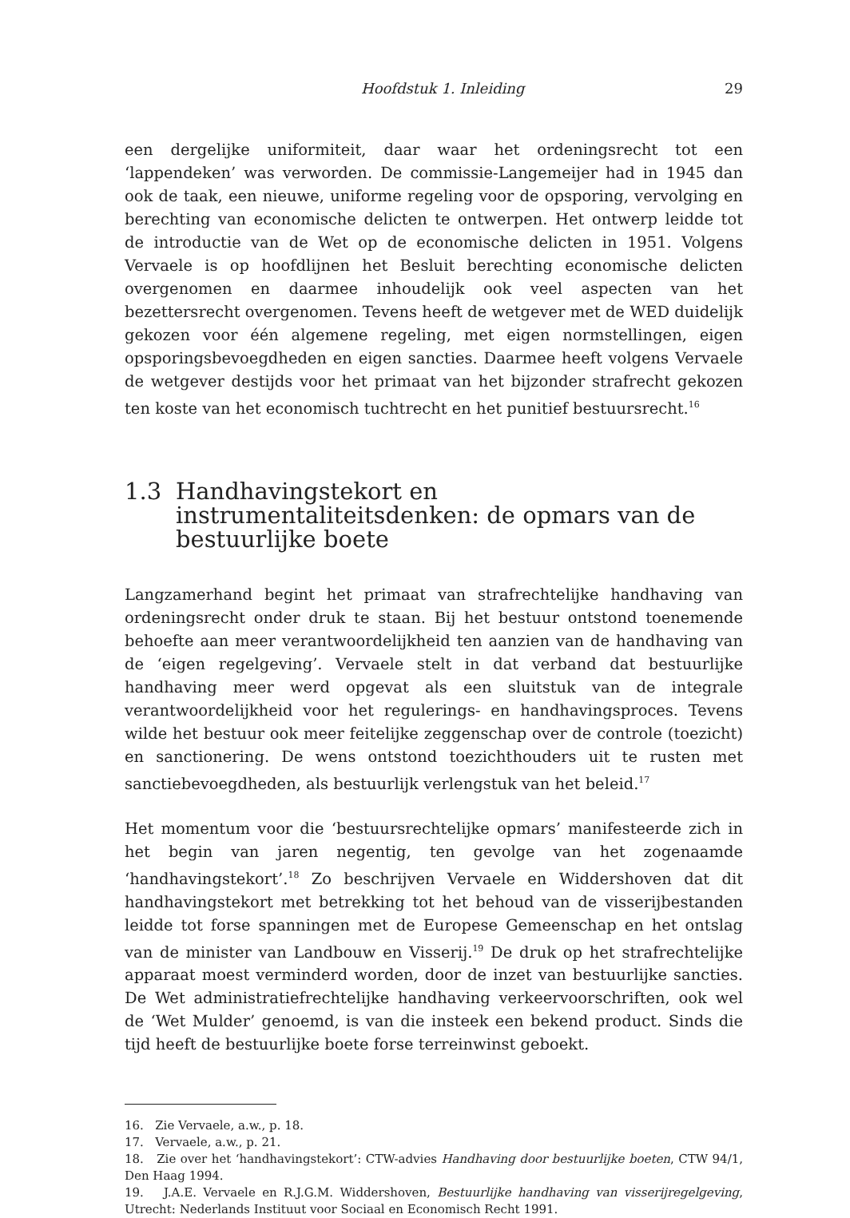Hoofdstuk 1. Inleiding 29
een dergelijke uniformiteit, daar waar het ordeningsrecht tot een ‘lappendeken’ was verworden. De commissie-Langemeijer had in 1945 dan ook de taak, een nieuwe, uniforme regeling voor de opsporing, vervolging en berechting van economische delicten te ontwerpen. Het ontwerp leidde tot de introductie van de Wet op de economische delicten in 1951. Volgens Vervaele is op hoofdlijnen het Besluit berechting economische delicten overgenomen en daarmee inhoudelijk ook veel aspecten van het bezettersrecht overgenomen. Tevens heeft de wetgever met de WED duidelijk gekozen voor één algemene regeling, met eigen normstellingen, eigen opsporingsbevoegdheden en eigen sancties. Daarmee heeft volgens Vervaele de wetgever destijds voor het primaat van het bijzonder strafrecht gekozen ten koste van het economisch tuchtrecht en het punitief bestuursrecht.<sup>16</sup>
1.3 Handhavingstekort en instrumentaliteitsdenken: de opmars van de bestuurlijke boete
Langzamerhand begint het primaat van strafrechtelijke handhaving van ordeningsrecht onder druk te staan. Bij het bestuur ontstond toenemende behoefte aan meer verantwoordelijkheid ten aanzien van de handhaving van de ‘eigen regelgeving’. Vervaele stelt in dat verband dat bestuurlijke handhaving meer werd opgevat als een sluitstuk van de integrale verantwoordelijkheid voor het regulerings- en handhavingsproces. Tevens wilde het bestuur ook meer feitelijke zeggenschap over de controle (toezicht) en sanctionering. De wens ontstond toezichthouders uit te rusten met sanctiebevoegdheden, als bestuurlijk verlengstuk van het beleid.<sup>17</sup>
Het momentum voor die ‘bestuursrechtelijke opmars’ manifesteerde zich in het begin van jaren negentig, ten gevolge van het zogenaamde ‘handhavingstekort’.<sup>18</sup> Zo beschrijven Vervaele en Widdershoven dat dit handhavingstekort met betrekking tot het behoud van de visserijbestanden leidde tot forse spanningen met de Europese Gemeenschap en het ontslag van de minister van Landbouw en Visserij.<sup>19</sup> De druk op het strafrechtelijke apparaat moest verminderd worden, door de inzet van bestuurlijke sancties. De Wet administratiefrechtelijke handhaving verkeervoorschriften, ook wel de ‘Wet Mulder’ genoemd, is van die insteek een bekend product. Sinds die tijd heeft de bestuurlijke boete forse terreinwinst geboekt.
16. Zie Vervaele, a.w., p. 18.
17. Vervaele, a.w., p. 21.
18. Zie over het ‘handhavingstekort’: CTW-advies Handhaving door bestuurlijke boeten, CTW 94/1, Den Haag 1994.
19. J.A.E. Vervaele en R.J.G.M. Widdershoven, Bestuurlijke handhaving van visserijregelgeving, Utrecht: Nederlands Instituut voor Sociaal en Economisch Recht 1991.